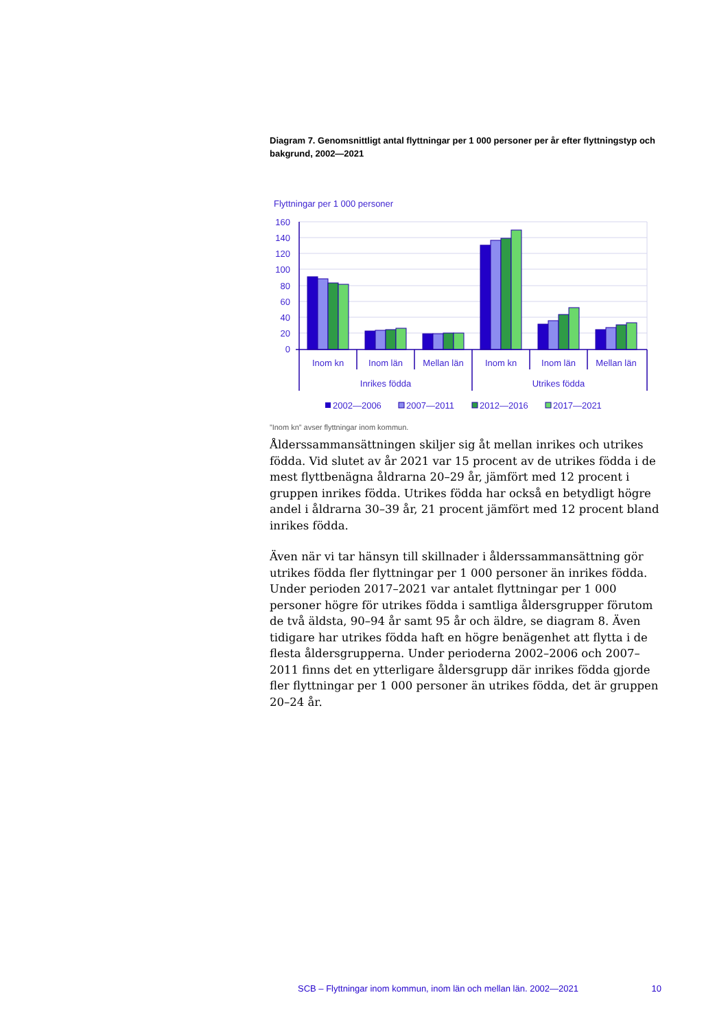Diagram 7. Genomsnittligt antal flyttningar per 1 000 personer per år efter flyttningstyp och bakgrund, 2002—2021
Flyttningar per 1 000 personer
160
140
120
100
80
60
40
20
0
Inom kn
Inom län
Mellan län
Inom kn
Inom län
Mellan län
Inrikes födda
Utrikes födda
2002—2006
2007—2011
2012—2016
2017—2021
”Inom kn” avser flyttningar inom kommun.
Ålderssammansättningen skiljer sig åt mellan inrikes och utrikes födda. Vid slutet av år 2021 var 15 procent av de utrikes födda i de mest flyttbenägna åldrarna 20–29 år, jämfört med 12 procent i gruppen inrikes födda. Utrikes födda har också en betydligt högre andel i åldrarna 30–39 år, 21 procent jämfört med 12 procent bland inrikes födda.
Även när vi tar hänsyn till skillnader i ålderssammansättning gör utrikes födda fler flyttningar per 1 000 personer än inrikes födda. Under perioden 2017–2021 var antalet flyttningar per 1 000 personer högre för utrikes födda i samtliga åldersgrupper förutom de två äldsta, 90–94 år samt 95 år och äldre, se diagram 8. Även tidigare har utrikes födda haft en högre benägenhet att flytta i de flesta åldersgrupperna. Under perioderna 2002–2006 och 2007–2011 finns det en ytterligare åldersgrupp där inrikes födda gjorde fler flyttningar per 1 000 personer än utrikes födda, det är gruppen 20–24 år.
SCB – Flyttningar inom kommun, inom län och mellan län. 2002—2021 10